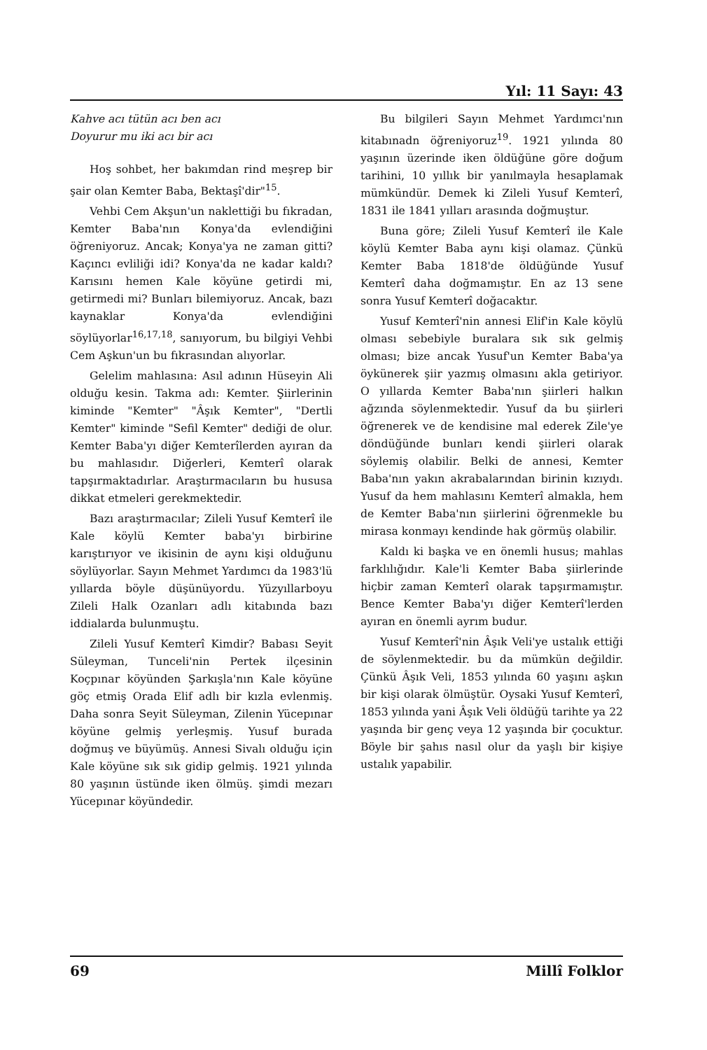Yıl: 11 Sayı: 43
Kahve acı tütün acı ben acı
Doyurur mu iki acı bir acı
Hoş sohbet, her bakımdan rind meşrep bir şair olan Kemter Baba, Bektaşî'dir"<sup>15</sup>.
Vehbi Cem Akşun'un naklettiği bu fıkradan, Kemter Baba'nın Konya'da evlendiğini öğreniyoruz. Ancak; Konya'ya ne zaman gitti? Kaçıncı evliliği idi? Konya'da ne kadar kaldı? Karısını hemen Kale köyüne getirdi mi, getirmedi mi? Bunları bilemiyoruz. Ancak, bazı kaynaklar Konya'da evlendiğini söylüyorlar<sup>16,17,18</sup>, sanıyorum, bu bilgiyi Vehbi Cem Aşkun'un bu fıkrasından alıyorlar.
Gelelim mahlasına: Asıl adının Hüseyin Ali olduğu kesin. Takma adı: Kemter. Şiirlerinin kiminde "Kemter" "Âşık Kemter", "Dertli Kemter" kiminde "Sefil Kemter" dediği de olur. Kemter Baba'yı diğer Kemterîlerden ayıran da bu mahlasıdır. Diğerleri, Kemterî olarak tapşırmaktadırlar. Araştırmacıların bu hususa dikkat etmeleri gerekmektedir.
Bazı araştırmacılar; Zileli Yusuf Kemterî ile Kale köylü Kemter baba'yı birbirine karıştırıyor ve ikisinin de aynı kişi olduğunu söylüyorlar. Sayın Mehmet Yardımcı da 1983'lü yıllarda böyle düşünüyordu. Yüzyıllarboyu Zileli Halk Ozanları adlı kitabında bazı iddialarda bulunmuştu.
Zileli Yusuf Kemterî Kimdir? Babası Seyit Süleyman, Tunceli'nin Pertek ilçesinin Koçpınar köyünden Şarkışla'nın Kale köyüne göç etmiş Orada Elif adlı bir kızla evlenmiş. Daha sonra Seyit Süleyman, Zilenin Yücepınar köyüne gelmiş yerleşmiş. Yusuf burada doğmuş ve büyümüş. Annesi Sivalı olduğu için Kale köyüne sık sık gidip gelmiş. 1921 yılında 80 yaşının üstünde iken ölmüş. şimdi mezarı Yücepınar köyündedir.
Bu bilgileri Sayın Mehmet Yardımcı'nın kitabınadn öğreniyoruz<sup>19</sup>. 1921 yılında 80 yaşının üzerinde iken öldüğüne göre doğum tarihini, 10 yıllık bir yanılmayla hesaplamak mümkündür. Demek ki Zileli Yusuf Kemterî, 1831 ile 1841 yılları arasında doğmuştur.
Buna göre; Zileli Yusuf Kemterî ile Kale köylü Kemter Baba aynı kişi olamaz. Çünkü Kemter Baba 1818'de öldüğünde Yusuf Kemterî daha doğmamıştır. En az 13 sene sonra Yusuf Kemterî doğacaktır.
Yusuf Kemterî'nin annesi Elif'in Kale köylü olması sebebiyle buralara sık sık gelmiş olması; bize ancak Yusuf'un Kemter Baba'ya öykünerek şiir yazmış olmasını akla getiriyor. O yıllarda Kemter Baba'nın şiirleri halkın ağzında söylenmektedir. Yusuf da bu şiirleri öğrenerek ve de kendisine mal ederek Zile'ye döndüğünde bunları kendi şiirleri olarak söylemiş olabilir. Belki de annesi, Kemter Baba'nın yakın akrabalarından birinin kızıydı. Yusuf da hem mahlasını Kemterî almakla, hem de Kemter Baba'nın şiirlerini öğrenmekle bu mirasa konmayı kendinde hak görmüş olabilir.
Kaldı ki başka ve en önemli husus; mahlas farklılığıdır. Kale'li Kemter Baba şiirlerinde hiçbir zaman Kemterî olarak tapşırmamıştır. Bence Kemter Baba'yı diğer Kemterî'lerden ayıran en önemli ayrım budur.
Yusuf Kemterî'nin Âşık Veli'ye ustalık ettiği de söylenmektedir. bu da mümkün değildir. Çünkü Âşık Veli, 1853 yılında 60 yaşını aşkın bir kişi olarak ölmüştür. Oysaki Yusuf Kemterî, 1853 yılında yani Âşık Veli öldüğü tarihte ya 22 yaşında bir genç veya 12 yaşında bir çocuktur. Böyle bir şahıs nasıl olur da yaşlı bir kişiye ustalık yapabilir.
69 Millî Folklor